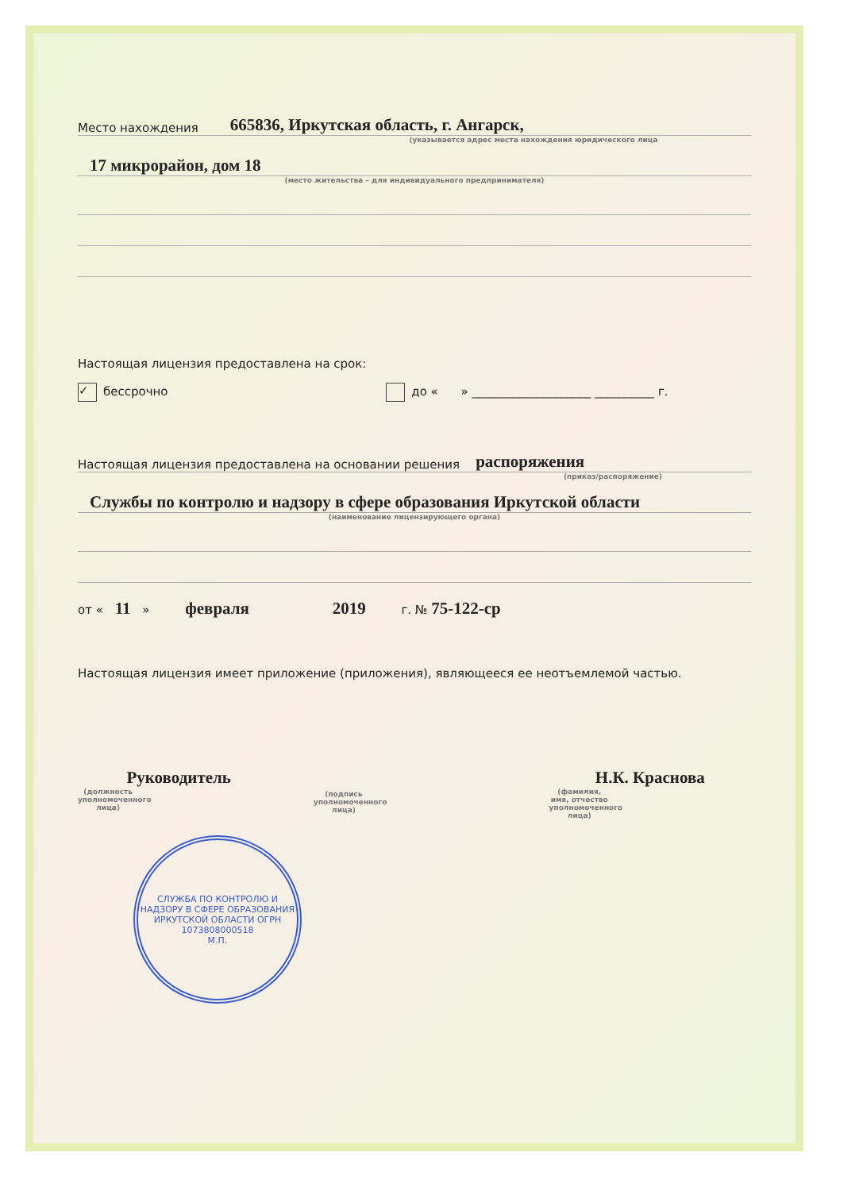Место нахождения 665836, Иркутская область, г. Ангарск,
(указывается адрес места нахождения юридического лица
17 микрорайон, дом 18
(место жительства – для индивидуального предпринимателя)
Настоящая лицензия предоставлена на срок:
✓ бессрочно до « » ____________________ __________ г.
Настоящая лицензия предоставлена на основании решения распоряжения
(приказ/распоряжение)
Службы по контролю и надзору в сфере образования Иркутской области
(наименование лицензирующего органа)
от « 11 » февраля 2019 г. № 75-122-ср
Настоящая лицензия имеет приложение (приложения), являющееся ее неотъемлемой частью.
Руководитель
(должность
уполномоченного лица)
(подпись
уполномоченного лица)
Н.К. Краснова
(фамилия, имя, отчество
уполномоченного лица)
СЛУЖБА ПО КОНТРОЛЮ И НАДЗОРУ В СФЕРЕ ОБРАЗОВАНИЯ ИРКУТСКОЙ ОБЛАСТИ ОГРН 1073808000518
М.П.